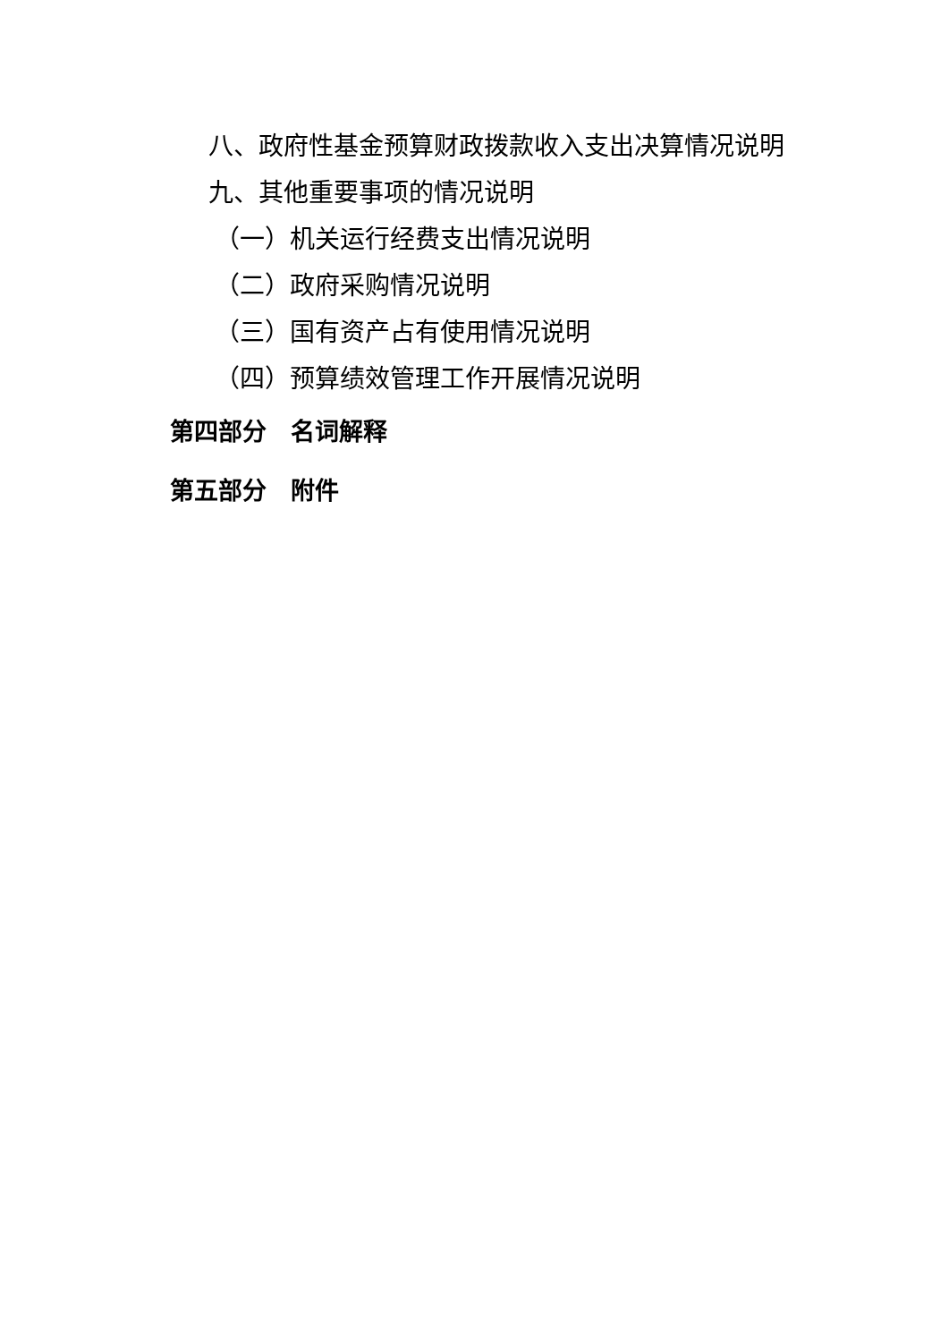八、政府性基金预算财政拨款收入支出决算情况说明
九、其他重要事项的情况说明
（一）机关运行经费支出情况说明
（二）政府采购情况说明
（三）国有资产占有使用情况说明
（四）预算绩效管理工作开展情况说明
第四部分　名词解释
第五部分　附件